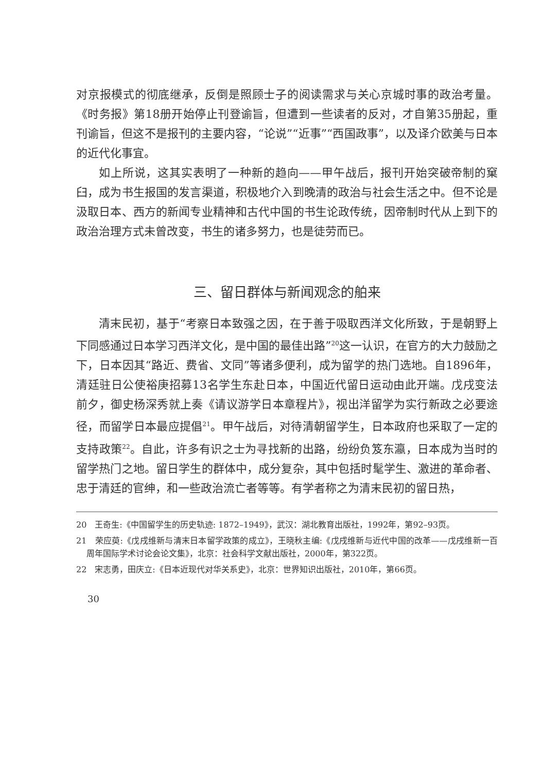对京报模式的彻底继承，反倒是照顾士子的阅读需求与关心京城时事的政治考量。《时务报》第18册开始停止刊登谕旨，但遭到一些读者的反对，才自第35册起，重刊谕旨，但这不是报刊的主要内容，“论说”“近事”“西国政事”，以及译介欧美与日本的近代化事宜。
如上所说，这其实表明了一种新的趋向——甲午战后，报刊开始突破帝制的窠臼，成为书生报国的发言渠道，积极地介入到晚清的政治与社会生活之中。但不论是汲取日本、西方的新闻专业精神和古代中国的书生论政传统，因帝制时代从上到下的政治治理方式未曾改变，书生的诸多努力，也是徒劳而已。
三、留日群体与新闻观念的舶来
清末民初，基于“考察日本致强之因，在于善于吸取西洋文化所致，于是朝野上下同感通过日本学习西洋文化，是中国的最佳出路”<sup>20</sup>这一认识，在官方的大力鼓励之下，日本因其“路近、费省、文同”等诸多便利，成为留学的热门选地。自1896年，清廷驻日公使裕庚招募13名学生东赴日本，中国近代留日运动由此开端。戊戌变法前夕，御史杨深秀就上奏《请议游学日本章程片》，视出洋留学为实行新政之必要途径，而留学日本最应提倡<sup>21</sup>。甲午战后，对待清朝留学生，日本政府也采取了一定的支持政策<sup>22</sup>。自此，许多有识之士为寻找新的出路，纷纷负笈东瀛，日本成为当时的留学热门之地。留日学生的群体中，成分复杂，其中包括时髦学生、激进的革命者、忠于清廷的官绅，和一些政治流亡者等等。有学者称之为清末民初的留日热，
20　王奇生:《中国留学生的历史轨迹: 1872–1949》，武汉：湖北教育出版社，1992年，第92–93页。
21　荣应萸:《戊戌维新与清末日本留学政策的成立》，王晓秋主编:《戊戌维新与近代中国的改革——戊戌维新一百周年国际学术讨论会论文集》，北京：社会科学文献出版社，2000年，第322页。
22　宋志勇，田庆立:《日本近现代对华关系史》，北京：世界知识出版社，2010年，第66页。
30